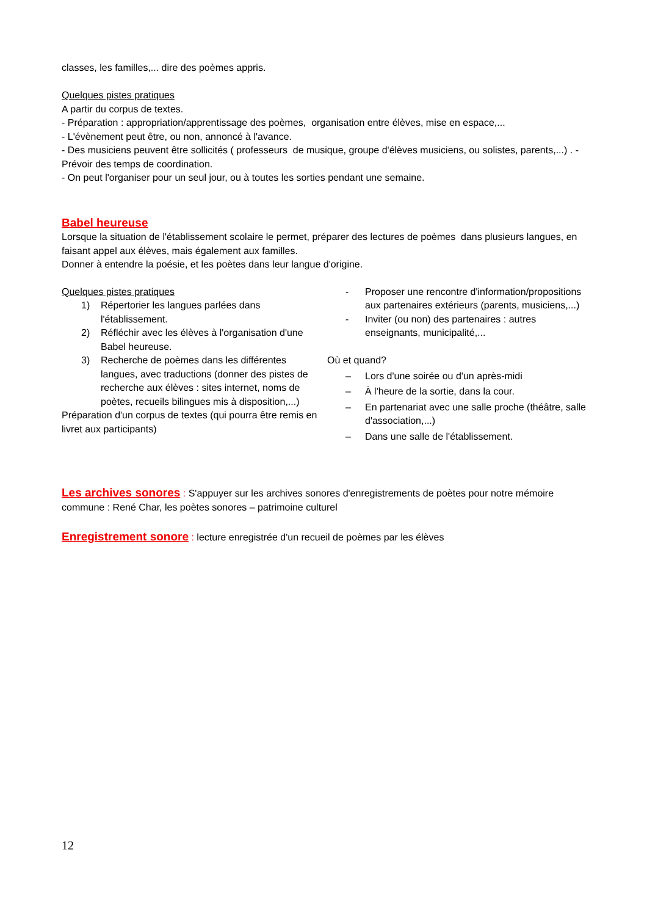classes, les familles,... dire des poèmes appris.
Quelques pistes pratiques
A partir du corpus de textes.
- Préparation : appropriation/apprentissage des poèmes, organisation entre élèves, mise en espace,...
- L'évènement peut être, ou non, annoncé à l'avance.
- Des musiciens peuvent être sollicités ( professeurs de musique, groupe d'élèves musiciens, ou solistes, parents,...) . - Prévoir des temps de coordination.
- On peut l'organiser pour un seul jour, ou à toutes les sorties pendant une semaine.
Babel heureuse
Lorsque la situation de l'établissement scolaire le permet, préparer des lectures de poèmes dans plusieurs langues, en faisant appel aux élèves, mais également aux familles.
Donner à entendre la poésie, et les poètes dans leur langue d'origine.
Quelques pistes pratiques
1) Répertorier les langues parlées dans l'établissement.
2) Réfléchir avec les élèves à l'organisation d'une Babel heureuse.
3) Recherche de poèmes dans les différentes langues, avec traductions (donner des pistes de recherche aux élèves : sites internet, noms de poètes, recueils bilingues mis à disposition,...)
Préparation d'un corpus de textes (qui pourra être remis en livret aux participants)
- Proposer une rencontre d'information/propositions aux partenaires extérieurs (parents, musiciens,...)
- Inviter (ou non) des partenaires : autres enseignants, municipalité,...
Où et quand?
– Lors d'une soirée ou d'un après-midi
– À l'heure de la sortie, dans la cour.
– En partenariat avec une salle proche (théâtre, salle d'association,...)
– Dans une salle de l'établissement.
Les archives sonores : S'appuyer sur les archives sonores d'enregistrements de poètes pour notre mémoire commune : René Char, les poètes sonores – patrimoine culturel
Enregistrement sonore : lecture enregistrée d'un recueil de poèmes par les élèves
12